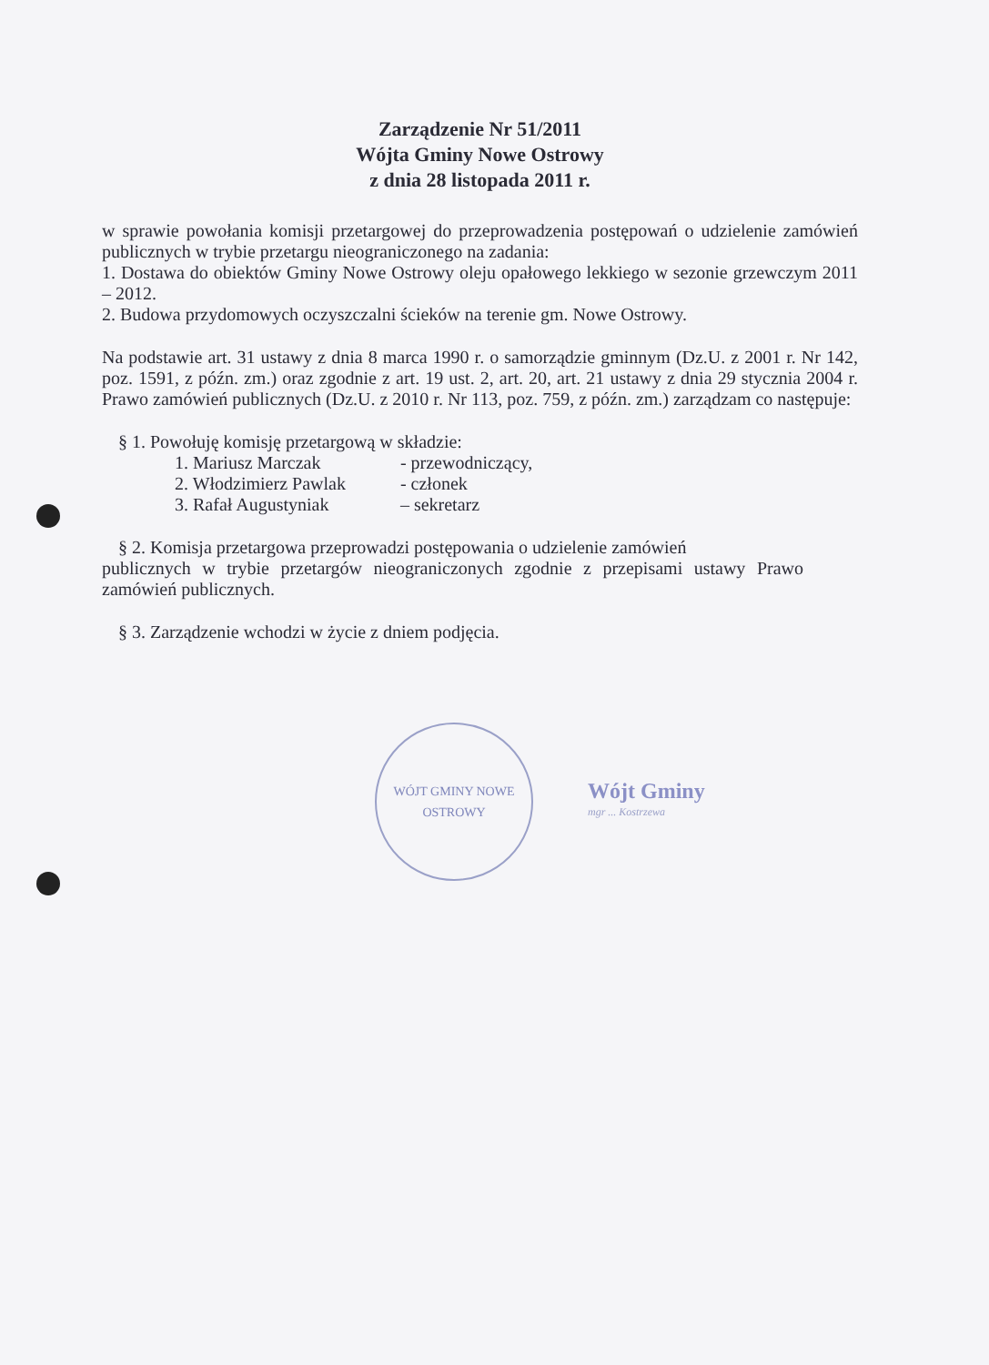Zarządzenie Nr 51/2011
Wójta Gminy Nowe Ostrowy
z dnia 28 listopada 2011 r.
w sprawie powołania komisji przetargowej do przeprowadzenia postępowań o udzielenie zamówień publicznych w trybie przetargu nieograniczonego na zadania:
1. Dostawa do obiektów Gminy Nowe Ostrowy oleju opałowego lekkiego w sezonie grzewczym 2011 – 2012.
2. Budowa przydomowych oczyszczalni ścieków na terenie gm. Nowe Ostrowy.
Na podstawie art. 31 ustawy z dnia 8 marca 1990 r. o samorządzie gminnym (Dz.U. z 2001 r. Nr 142, poz. 1591, z późn. zm.) oraz zgodnie z art. 19 ust. 2, art. 20, art. 21 ustawy z dnia 29 stycznia 2004 r. Prawo zamówień publicznych (Dz.U. z 2010 r. Nr 113, poz. 759, z późn. zm.) zarządzam co następuje:
§ 1. Powołuję komisję przetargową w składzie:
| 1. Mariusz Marczak | - przewodniczący, |
| 2. Włodzimierz Pawlak | - członek |
| 3. Rafał Augustyniak | – sekretarz |
§ 2. Komisja przetargowa przeprowadzi postępowania o udzielenie zamówień
publicznych w trybie przetargów nieograniczonych zgodnie z przepisami ustawy Prawo zamówień publicznych.
§ 3. Zarządzenie wchodzi w życie z dniem podjęcia.
WÓJT GMINY NOWE OSTROWY
Wójt Gminy
mgr ... Kostrzewa